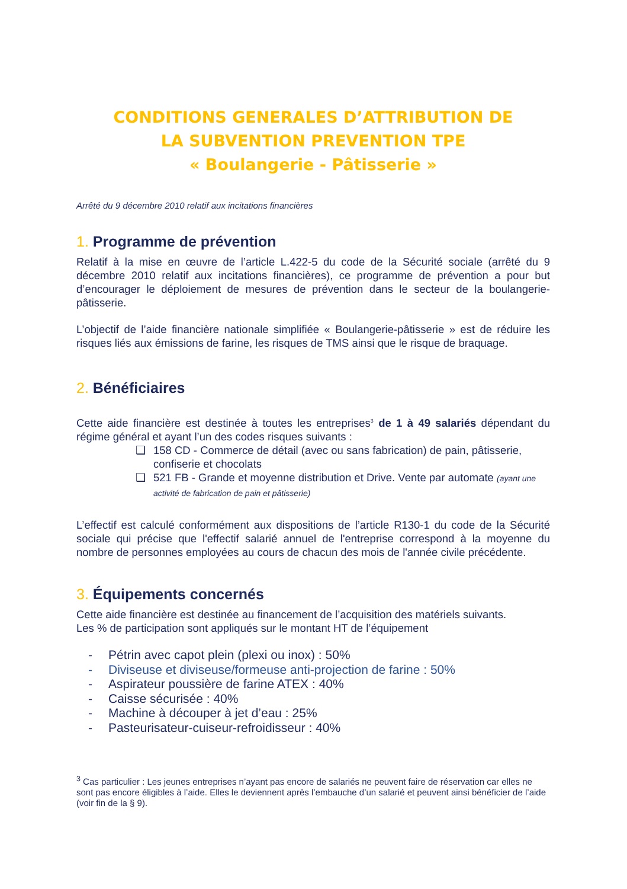CONDITIONS GENERALES D’ATTRIBUTION DE
LA SUBVENTION PREVENTION TPE
« Boulangerie - Pâtisserie »
Arrêté du 9 décembre 2010 relatif aux incitations financières
1. Programme de prévention
Relatif à la mise en œuvre de l’article L.422-5 du code de la Sécurité sociale (arrêté du 9 décembre 2010 relatif aux incitations financières), ce programme de prévention a pour but d’encourager le déploiement de mesures de prévention dans le secteur de la boulangerie-pâtisserie.
L’objectif de l’aide financière nationale simplifiée « Boulangerie-pâtisserie » est de réduire les risques liés aux émissions de farine, les risques de TMS ainsi que le risque de braquage.
2. Bénéficiaires
Cette aide financière est destinée à toutes les entreprises<sup>3</sup> de 1 à 49 salariés dépendant du régime général et ayant l’un des codes risques suivants :
❑ 158 CD - Commerce de détail (avec ou sans fabrication) de pain, pâtisserie, confiserie et chocolats
❑ 521 FB - Grande et moyenne distribution et Drive. Vente par automate (ayant une activité de fabrication de pain et pâtisserie)
L’effectif est calculé conformément aux dispositions de l’article R130-1 du code de la Sécurité sociale qui précise que l'effectif salarié annuel de l'entreprise correspond à la moyenne du nombre de personnes employées au cours de chacun des mois de l'année civile précédente.
3. Équipements concernés
Cette aide financière est destinée au financement de l’acquisition des matériels suivants.
Les % de participation sont appliqués sur le montant HT de l’équipement
- Pétrin avec capot plein (plexi ou inox) : 50%
- Diviseuse et diviseuse/formeuse anti-projection de farine : 50%
- Aspirateur poussière de farine ATEX : 40%
- Caisse sécurisée : 40%
- Machine à découper à jet d’eau : 25%
- Pasteurisateur-cuiseur-refroidisseur : 40%
<sup>3</sup> Cas particulier : Les jeunes entreprises n’ayant pas encore de salariés ne peuvent faire de réservation car elles ne sont pas encore éligibles à l’aide. Elles le deviennent après l’embauche d’un salarié et peuvent ainsi bénéficier de l’aide (voir fin de la § 9).